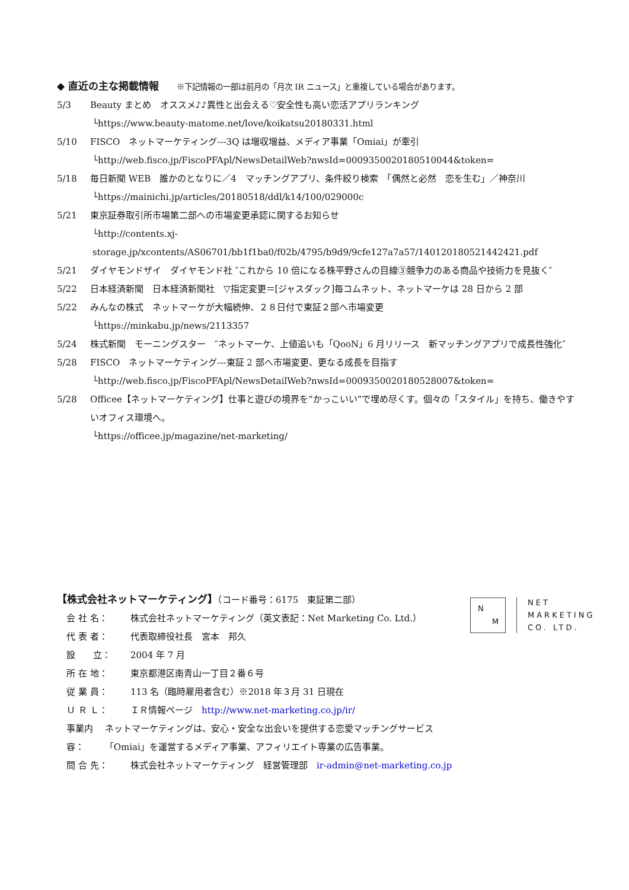◆ 直近の主な掲載情報 ※下記情報の一部は前月の「月次 IR ニュース」と重複している場合があります。
5/3 Beauty まとめ　オススメ♪♪異性と出会える♡安全性も高い恋活アプリランキング
└https://www.beauty-matome.net/love/koikatsu20180331.html
5/10 FISCO　ネットマーケティング---3Q は増収増益、メディア事業「Omiai」が牽引
└http://web.fisco.jp/FiscoPFApl/NewsDetailWeb?nwsId=0009350020180510044&token=
5/18 毎日新聞 WEB　誰かのとなりに／4　マッチングアプリ、条件絞り検索　「偶然と必然　恋を生む」／神奈川
└https://mainichi.jp/articles/20180518/ddl/k14/100/029000c
5/21 東京証券取引所市場第二部への市場変更承認に関するお知らせ
└http://contents.xj-storage.jp/xcontents/AS06701/bb1f1ba0/f02b/4795/b9d9/9cfe127a7a57/140120180521442421.pdf
5/21 ダイヤモンドザイ　ダイヤモンド社 ″これから 10 倍になる株平野さんの目線③競争力のある商品や技術力を見抜く″
5/22 日本経済新聞　日本経済新聞社　▽指定変更＝[ジャスダック]毎コムネット、ネットマーケは 28 日から 2 部
5/22 みんなの株式　ネットマーケが大幅続伸、２８日付で東証２部へ市場変更
└https://minkabu.jp/news/2113357
5/24 株式新聞　モーニングスター　″ネットマーケ、上値追いも「QooN」6 月リリース　新マッチングアプリで成長性強化″
5/28 FISCO　ネットマーケティング---東証 2 部へ市場変更、更なる成長を目指す
└http://web.fisco.jp/FiscoPFApl/NewsDetailWeb?nwsId=0009350020180528007&token=
5/28 Officee【ネットマーケティング】仕事と遊びの境界を“かっこいい”で埋め尽くす。個々の「スタイル」を持ち、働きやすいオフィス環境へ。
└https://officee.jp/magazine/net-marketing/
【株式会社ネットマーケティング】（コード番号：6175　東証第二部）
会 社 名： 株式会社ネットマーケティング（英文表記：Net Marketing Co. Ltd.）
代 表 者： 代表取締役社長　宮本　邦久
設　　立： 2004 年 7 月
所 在 地： 東京都港区南青山一丁目２番６号
従 業 員： 113 名（臨時雇用者含む）※2018 年３月 31 日現在
Ｕ Ｒ Ｌ： ＩＲ情報ページ　http://www.net-marketing.co.jp/ir/
事業内容： ネットマーケティングは、安心・安全な出会いを提供する恋愛マッチングサービス「Omiai」を運営するメディア事業、アフィリエイト専業の広告事業。
問 合 先： 株式会社ネットマーケティング　経営管理部　ir-admin@net-marketing.co.jp
N
M
NET
MARKETING
CO. LTD.